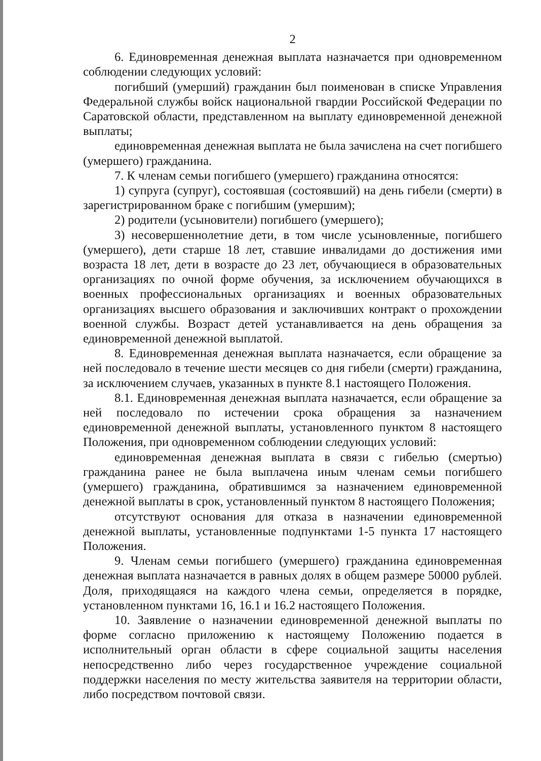2
6. Единовременная денежная выплата назначается при одновременном соблюдении следующих условий:
погибший (умерший) гражданин был поименован в списке Управления Федеральной службы войск национальной гвардии Российской Федерации по Саратовской области, представленном на выплату единовременной денежной выплаты;
единовременная денежная выплата не была зачислена на счет погибшего (умершего) гражданина.
7. К членам семьи погибшего (умершего) гражданина относятся:
1) супруга (супруг), состоявшая (состоявший) на день гибели (смерти) в зарегистрированном браке с погибшим (умершим);
2) родители (усыновители) погибшего (умершего);
3) несовершеннолетние дети, в том числе усыновленные, погибшего (умершего), дети старше 18 лет, ставшие инвалидами до достижения ими возраста 18 лет, дети в возрасте до 23 лет, обучающиеся в образовательных организациях по очной форме обучения, за исключением обучающихся в военных профессиональных организациях и военных образовательных организациях высшего образования и заключивших контракт о прохождении военной службы. Возраст детей устанавливается на день обращения за единовременной денежной выплатой.
8. Единовременная денежная выплата назначается, если обращение за ней последовало в течение шести месяцев со дня гибели (смерти) гражданина, за исключением случаев, указанных в пункте 8.1 настоящего Положения.
8.1. Единовременная денежная выплата назначается, если обращение за ней последовало по истечении срока обращения за назначением единовременной денежной выплаты, установленного пунктом 8 настоящего Положения, при одновременном соблюдении следующих условий:
единовременная денежная выплата в связи с гибелью (смертью) гражданина ранее не была выплачена иным членам семьи погибшего (умершего) гражданина, обратившимся за назначением единовременной денежной выплаты в срок, установленный пунктом 8 настоящего Положения;
отсутствуют основания для отказа в назначении единовременной денежной выплаты, установленные подпунктами 1-5 пункта 17 настоящего Положения.
9. Членам семьи погибшего (умершего) гражданина единовременная денежная выплата назначается в равных долях в общем размере 50000 рублей. Доля, приходящаяся на каждого члена семьи, определяется в порядке, установленном пунктами 16, 16.1 и 16.2 настоящего Положения.
10. Заявление о назначении единовременной денежной выплаты по форме согласно приложению к настоящему Положению подается в исполнительный орган области в сфере социальной защиты населения непосредственно либо через государственное учреждение социальной поддержки населения по месту жительства заявителя на территории области, либо посредством почтовой связи.